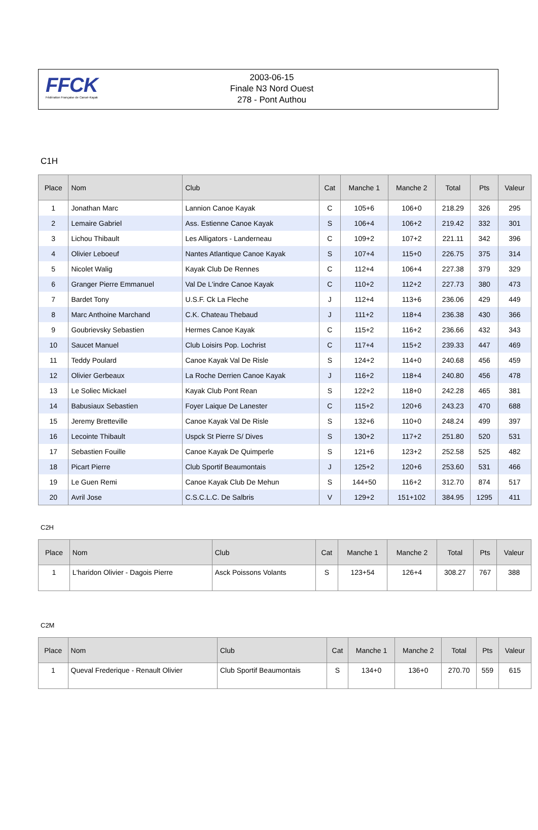FFCK
Fédération Française de Canoë-Kayak
2003-06-15
Finale N3 Nord Ouest
278 - Pont Authou
C1H
| Place | Nom | Club | Cat | Manche 1 | Manche 2 | Total | Pts | Valeur |
| --- | --- | --- | --- | --- | --- | --- | --- | --- |
| 1 | Jonathan Marc | Lannion Canoe Kayak | C | 105+6 | 106+0 | 218.29 | 326 | 295 |
| 2 | Lemaire Gabriel | Ass. Estienne Canoe Kayak | S | 106+4 | 106+2 | 219.42 | 332 | 301 |
| 3 | Lichou Thibault | Les Alligators - Landerneau | C | 109+2 | 107+2 | 221.11 | 342 | 396 |
| 4 | Olivier Leboeuf | Nantes Atlantique Canoe Kayak | S | 107+4 | 115+0 | 226.75 | 375 | 314 |
| 5 | Nicolet Walig | Kayak Club De Rennes | C | 112+4 | 106+4 | 227.38 | 379 | 329 |
| 6 | Granger Pierre Emmanuel | Val De L'indre Canoe Kayak | C | 110+2 | 112+2 | 227.73 | 380 | 473 |
| 7 | Bardet Tony | U.S.F. Ck La Fleche | J | 112+4 | 113+6 | 236.06 | 429 | 449 |
| 8 | Marc Anthoine Marchand | C.K. Chateau Thebaud | J | 111+2 | 118+4 | 236.38 | 430 | 366 |
| 9 | Goubrievsky Sebastien | Hermes Canoe Kayak | C | 115+2 | 116+2 | 236.66 | 432 | 343 |
| 10 | Saucet Manuel | Club Loisirs Pop. Lochrist | C | 117+4 | 115+2 | 239.33 | 447 | 469 |
| 11 | Teddy Poulard | Canoe Kayak Val De Risle | S | 124+2 | 114+0 | 240.68 | 456 | 459 |
| 12 | Olivier Gerbeaux | La Roche Derrien Canoe Kayak | J | 116+2 | 118+4 | 240.80 | 456 | 478 |
| 13 | Le Soliec Mickael | Kayak Club Pont Rean | S | 122+2 | 118+0 | 242.28 | 465 | 381 |
| 14 | Babusiaux Sebastien | Foyer Laique De Lanester | C | 115+2 | 120+6 | 243.23 | 470 | 688 |
| 15 | Jeremy Bretteville | Canoe Kayak Val De Risle | S | 132+6 | 110+0 | 248.24 | 499 | 397 |
| 16 | Lecointe Thibault | Uspck St Pierre S/ Dives | S | 130+2 | 117+2 | 251.80 | 520 | 531 |
| 17 | Sebastien Fouille | Canoe Kayak De Quimperle | S | 121+6 | 123+2 | 252.58 | 525 | 482 |
| 18 | Picart Pierre | Club Sportif Beaumontais | J | 125+2 | 120+6 | 253.60 | 531 | 466 |
| 19 | Le Guen Remi | Canoe Kayak Club De Mehun | S | 144+50 | 116+2 | 312.70 | 874 | 517 |
| 20 | Avril Jose | C.S.C.L.C. De Salbris | V | 129+2 | 151+102 | 384.95 | 1295 | 411 |
C2H
| Place | Nom | Club | Cat | Manche 1 | Manche 2 | Total | Pts | Valeur |
| --- | --- | --- | --- | --- | --- | --- | --- | --- |
| 1 | L'haridon Olivier - Dagois Pierre | Asck Poissons Volants | S | 123+54 | 126+4 | 308.27 | 767 | 388 |
C2M
| Place | Nom | Club | Cat | Manche 1 | Manche 2 | Total | Pts | Valeur |
| --- | --- | --- | --- | --- | --- | --- | --- | --- |
| 1 | Queval Frederique - Renault Olivier | Club Sportif Beaumontais | S | 134+0 | 136+0 | 270.70 | 559 | 615 |